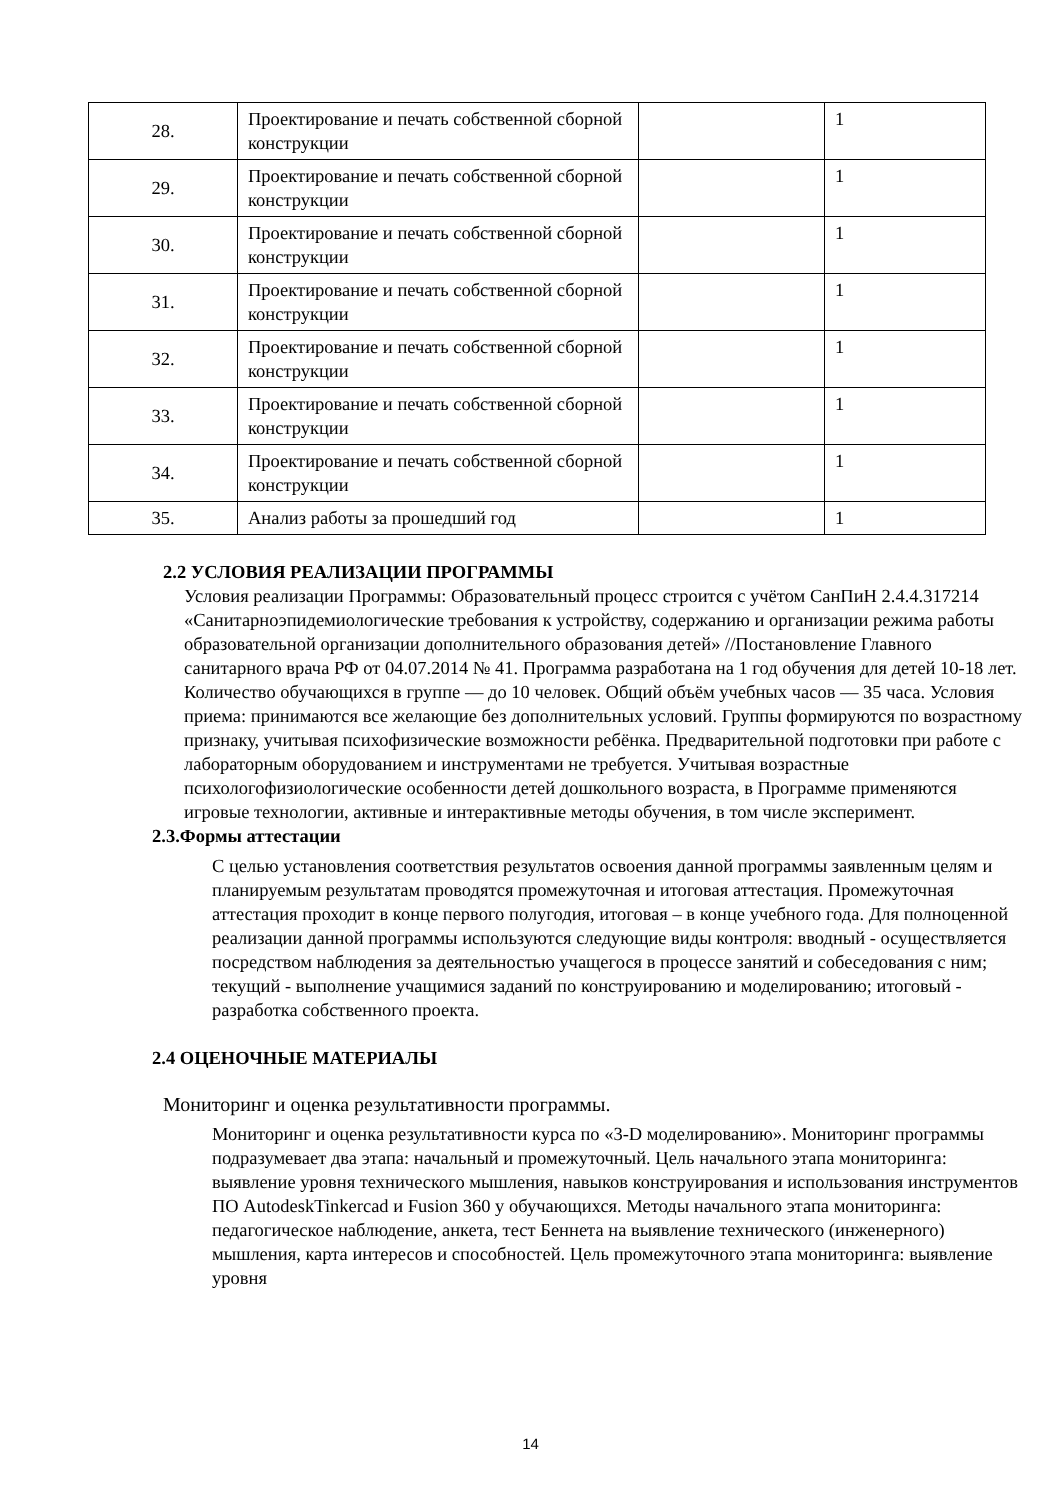| 28. | Проектирование и печать собственной сборной конструкции | | 1 |
| 29. | Проектирование и печать собственной сборной конструкции | | 1 |
| 30. | Проектирование и печать собственной сборной конструкции | | 1 |
| 31. | Проектирование и печать собственной сборной конструкции | | 1 |
| 32. | Проектирование и печать собственной сборной конструкции | | 1 |
| 33. | Проектирование и печать собственной сборной конструкции | | 1 |
| 34. | Проектирование и печать собственной сборной конструкции | | 1 |
| 35. | Анализ работы за прошедший год | | 1 |
2.2 УСЛОВИЯ РЕАЛИЗАЦИИ ПРОГРАММЫ
Условия реализации Программы: Образовательный процесс строится с учётом СанПиН 2.4.4.317214 «Санитарноэпидемиологические требования к устройству, содержанию и организации режима работы образовательной организации дополнительного образования детей» //Постановление Главного санитарного врача РФ от 04.07.2014 № 41. Программа разработана на 1 год обучения для детей 10-18 лет. Количество обучающихся в группе — до 10 человек. Общий объём учебных часов — 35 часа. Условия приема: принимаются все желающие без дополнительных условий. Группы формируются по возрастному признаку, учитывая психофизические возможности ребёнка. Предварительной подготовки при работе с лабораторным оборудованием и инструментами не требуется. Учитывая возрастные психологофизиологические особенности детей дошкольного возраста, в Программе применяются игровые технологии, активные и интерактивные методы обучения, в том числе эксперимент.
2.3.Формы аттестации
С целью установления соответствия результатов освоения данной программы заявленным целям и планируемым результатам проводятся промежуточная и итоговая аттестация. Промежуточная аттестация проходит в конце первого полугодия, итоговая – в конце учебного года. Для полноценной реализации данной программы используются следующие виды контроля: вводный - осуществляется посредством наблюдения за деятельностью учащегося в процессе занятий и собеседования с ним; текущий - выполнение учащимися заданий по конструированию и моделированию; итоговый - разработка собственного проекта.
2.4 ОЦЕНОЧНЫЕ МАТЕРИАЛЫ
Мониторинг и оценка результативности программы.
Мониторинг и оценка результативности курса по «3-D моделированию». Мониторинг программы подразумевает два этапа: начальный и промежуточный. Цель начального этапа мониторинга: выявление уровня технического мышления, навыков конструирования и использования инструментов ПО AutodeskTinkercad и Fusion 360 у обучающихся. Методы начального этапа мониторинга: педагогическое наблюдение, анкета, тест Беннета на выявление технического (инженерного) мышления, карта интересов и способностей. Цель промежуточного этапа мониторинга: выявление уровня
14